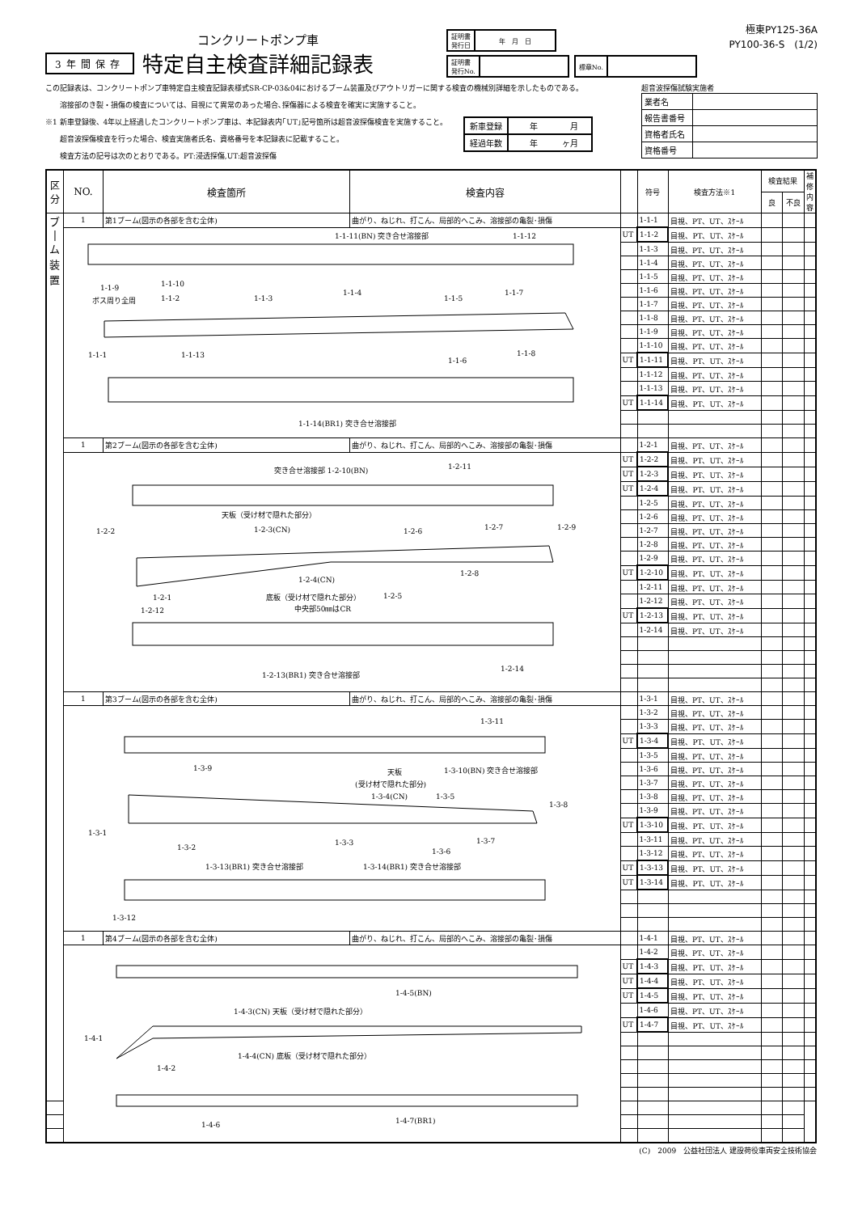極東PY125-36A
PY100-36-S　(1/2)
3年間保存
コンクリートポンプ車
特定自主検査詳細記録表
| 証明書 発行日 | 年 月 日 |
| 証明書 発行No. | |
| 標章No. | |
この記録表は、コンクリートポンプ車特定自主検査記録表様式SR-CP-03&04におけるブーム装置及びアウトリガーに関する検査の機械別詳細を示したものである。
　　溶接部のき裂・損傷の検査については、目視にて異常のあった場合､探傷器による検査を確実に実施すること。
※1 新車登録後、4年以上経過したコンクリートポンプ車は、本記録表内｢UT｣記号箇所は超音波探傷検査を実施すること。
　　超音波探傷検査を行った場合、検査実施者氏名、資格番号を本記録表に記載すること。
　　検査方法の記号は次のとおりである。PT:浸透探傷,UT:超音波探傷
| 新車登録 | 年 月 |
| 経過年数 | 年 ヶ月 |
超音波探傷試験実施者
| 業者名 | |
| 報告書番号 | |
| 資格者氏名 | |
| 資格番号 | |
| 区分 | NO. | 検査箇所 | 検査内容 | | 符号 | 検査方法※1 | 検査結果 | | 補修内容 |
| --- | --- | --- | --- | --- | --- | --- | --- | --- | --- |
| | | | | | | | 良 | 不良 | |
| ブ / ム 装 置 | 1 | 第1ブーム(図示の各部を含む全体) | 曲がり、ねじれ、打こん、局部的へこみ、溶接部の亀裂･損傷 | | 1-1-1 | 目視、PT、UT、ｽｹｰﾙ | | | |
| | 1-1-11(BN) 突き合せ溶接部 1-1-12 1-1-9 1-1-10 ボス周り全周 1-1-2 1-1-3 1-1-4 1-1-5 1-1-7 1-1-1 1-1-13 1-1-6 1-1-8 1-1-14(BR1) 突き合せ溶接部 | | | UT | 1-1-2 | 目視、PT、UT、ｽｹｰﾙ | | | |
| | | | | | 1-1-3 | 目視、PT、UT、ｽｹｰﾙ | | | |
| | | | | | 1-1-4 | 目視、PT、UT、ｽｹｰﾙ | | | |
| | | | | | 1-1-5 | 目視、PT、UT、ｽｹｰﾙ | | | |
| | | | | | 1-1-6 | 目視、PT、UT、ｽｹｰﾙ | | | |
| | | | | | 1-1-7 | 目視、PT、UT、ｽｹｰﾙ | | | |
| | | | | | 1-1-8 | 目視、PT、UT、ｽｹｰﾙ | | | |
| | | | | | 1-1-9 | 目視、PT、UT、ｽｹｰﾙ | | | |
| | | | | | 1-1-10 | 目視、PT、UT、ｽｹｰﾙ | | | |
| | | | | UT | 1-1-11 | 目視、PT、UT、ｽｹｰﾙ | | | |
| | | | | | 1-1-12 | 目視、PT、UT、ｽｹｰﾙ | | | |
| | | | | | 1-1-13 | 目視、PT、UT、ｽｹｰﾙ | | | |
| | | | | UT | 1-1-14 | 目視、PT、UT、ｽｹｰﾙ | | | |
| | 1 | 第2ブーム(図示の各部を含む全体) | 曲がり、ねじれ、打こん、局部的へこみ、溶接部の亀裂･損傷 | | 1-2-1 | 目視、PT、UT、ｽｹｰﾙ | | | |
| | 突き合せ溶接部 1-2-10(BN) 1-2-11 天板（受け材で隠れた部分） 1-2-2 1-2-3(CN) 1-2-6 1-2-7 1-2-9 1-2-4(CN) 1-2-8 1-2-1 底板（受け材で隠れた部分） 1-2-5 中央部50㎜はCR 1-2-12 1-2-13(BR1) 突き合せ溶接部 1-2-14 | | | UT | 1-2-2 | 目視、PT、UT、ｽｹｰﾙ | | | |
| | | | | UT | 1-2-3 | 目視、PT、UT、ｽｹｰﾙ | | | |
| | | | | UT | 1-2-4 | 目視、PT、UT、ｽｹｰﾙ | | | |
| | | | | | 1-2-5 | 目視、PT、UT、ｽｹｰﾙ | | | |
| | | | | | 1-2-6 | 目視、PT、UT、ｽｹｰﾙ | | | |
| | | | | | 1-2-7 | 目視、PT、UT、ｽｹｰﾙ | | | |
| | | | | | 1-2-8 | 目視、PT、UT、ｽｹｰﾙ | | | |
| | | | | | 1-2-9 | 目視、PT、UT、ｽｹｰﾙ | | | |
| | | | | UT | 1-2-10 | 目視、PT、UT、ｽｹｰﾙ | | | |
| | | | | | 1-2-11 | 目視、PT、UT、ｽｹｰﾙ | | | |
| | | | | | 1-2-12 | 目視、PT、UT、ｽｹｰﾙ | | | |
| | | | | UT | 1-2-13 | 目視、PT、UT、ｽｹｰﾙ | | | |
| | | | | | 1-2-14 | 目視、PT、UT、ｽｹｰﾙ | | | |
| | 1 | 第3ブーム(図示の各部を含む全体) | 曲がり、ねじれ、打こん、局部的へこみ、溶接部の亀裂･損傷 | | 1-3-1 | 目視、PT、UT、ｽｹｰﾙ | | | |
| | 1-3-11 1-3-9 天板 1-3-10(BN) 突き合せ溶接部 (受け材で隠れた部分) 1-3-4(CN) 1-3-5 1-3-8 1-3-1 1-3-3 1-3-7 1-3-2 1-3-6 1-3-13(BR1) 突き合せ溶接部 1-3-14(BR1) 突き合せ溶接部 1-3-12 | | | | 1-3-2 | 目視、PT、UT、ｽｹｰﾙ | | | |
| | | | | | 1-3-3 | 目視、PT、UT、ｽｹｰﾙ | | | |
| | | | | UT | 1-3-4 | 目視、PT、UT、ｽｹｰﾙ | | | |
| | | | | | 1-3-5 | 目視、PT、UT、ｽｹｰﾙ | | | |
| | | | | | 1-3-6 | 目視、PT、UT、ｽｹｰﾙ | | | |
| | | | | | 1-3-7 | 目視、PT、UT、ｽｹｰﾙ | | | |
| | | | | | 1-3-8 | 目視、PT、UT、ｽｹｰﾙ | | | |
| | | | | | 1-3-9 | 目視、PT、UT、ｽｹｰﾙ | | | |
| | | | | UT | 1-3-10 | 目視、PT、UT、ｽｹｰﾙ | | | |
| | | | | | 1-3-11 | 目視、PT、UT、ｽｹｰﾙ | | | |
| | | | | | 1-3-12 | 目視、PT、UT、ｽｹｰﾙ | | | |
| | | | | UT | 1-3-13 | 目視、PT、UT、ｽｹｰﾙ | | | |
| | | | | UT | 1-3-14 | 目視、PT、UT、ｽｹｰﾙ | | | |
| | 1 | 第4ブーム(図示の各部を含む全体) | 曲がり、ねじれ、打こん、局部的へこみ、溶接部の亀裂･損傷 | | 1-4-1 | 目視、PT、UT、ｽｹｰﾙ | | | |
| | 1-4-5(BN) 1-4-3(CN) 天板（受け材で隠れた部分） 1-4-1 1-4-4(CN) 底板（受け材で隠れた部分） 1-4-2 1-4-6 1-4-7(BR1) | | | | 1-4-2 | 目視、PT、UT、ｽｹｰﾙ | | | |
| | | | | UT | 1-4-3 | 目視、PT、UT、ｽｹｰﾙ | | | |
| | | | | UT | 1-4-4 | 目視、PT、UT、ｽｹｰﾙ | | | |
| | | | | UT | 1-4-5 | 目視、PT、UT、ｽｹｰﾙ | | | |
| | | | | | 1-4-6 | 目視、PT、UT、ｽｹｰﾙ | | | |
| | | | | UT | 1-4-7 | 目視、PT、UT、ｽｹｰﾙ | | | |
(C)　2009　公益社団法人 建設荷役車両安全技術協会